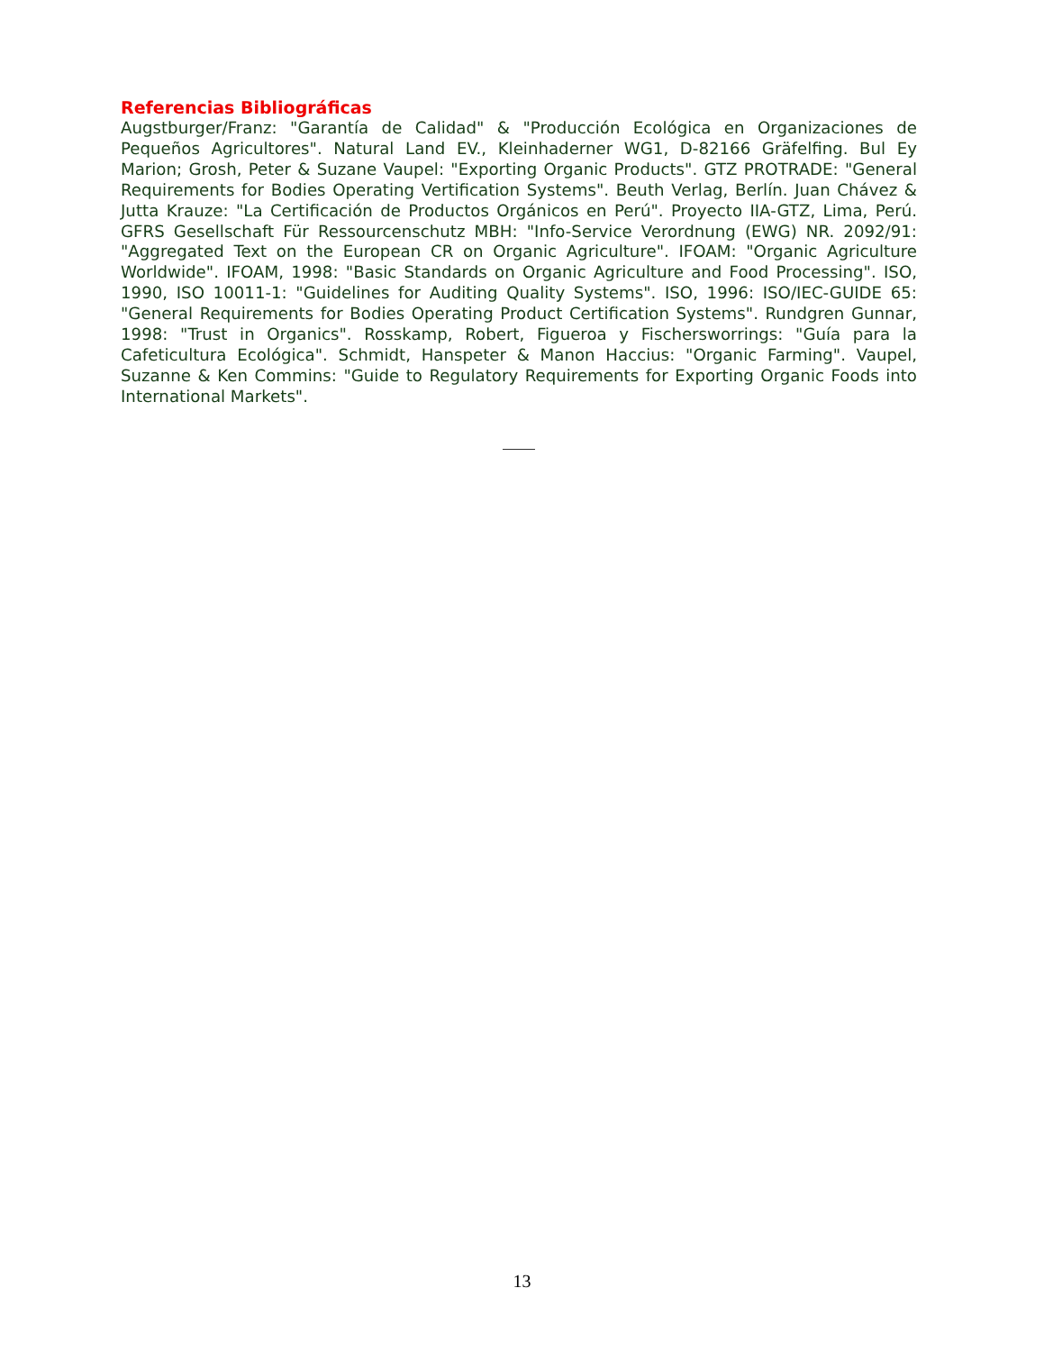Referencias Bibliográficas
Augstburger/Franz: "Garantía de Calidad" & "Producción Ecológica en Organizaciones de Pequeños Agricultores". Natural Land EV., Kleinhaderner WG1, D-82166 Gräfelfing. Bul Ey Marion; Grosh, Peter & Suzane Vaupel: "Exporting Organic Products". GTZ PROTRADE: "General Requirements for Bodies Operating Vertification Systems". Beuth Verlag, Berlín. Juan Chávez & Jutta Krauze: "La Certificación de Productos Orgánicos en Perú". Proyecto IIA-GTZ, Lima, Perú. GFRS Gesellschaft Für Ressourcenschutz MBH: "Info-Service Verordnung (EWG) NR. 2092/91: "Aggregated Text on the European CR on Organic Agriculture". IFOAM: "Organic Agriculture Worldwide". IFOAM, 1998: "Basic Standards on Organic Agriculture and Food Processing". ISO, 1990, ISO 10011-1: "Guidelines for Auditing Quality Systems". ISO, 1996: ISO/IEC-GUIDE 65: "General Requirements for Bodies Operating Product Certification Systems". Rundgren Gunnar, 1998: "Trust in Organics". Rosskamp, Robert, Figueroa y Fischersworrings: "Guía para la Cafeticultura Ecológica". Schmidt, Hanspeter & Manon Haccius: "Organic Farming". Vaupel, Suzanne & Ken Commins: "Guide to Regulatory Requirements for Exporting Organic Foods into International Markets".
13